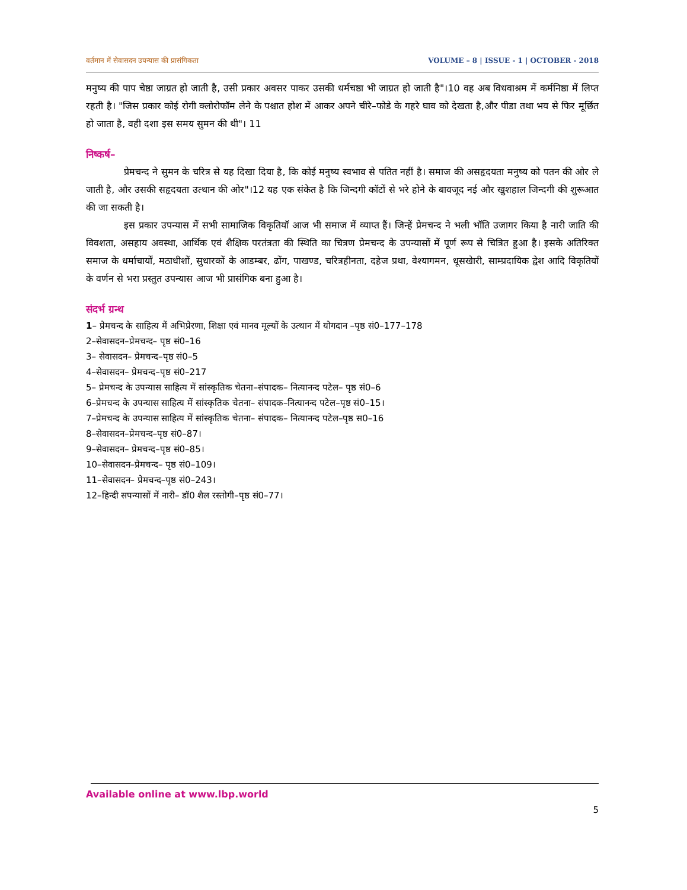वर्तमान में सेवासदन उपन्यास की प्रासंगिकता VOLUME – 8 | ISSUE - 1 | OCTOBER - 2018
मनुष्य की पाप चेष्ठा जाग्रत हो जाती है, उसी प्रकार अवसर पाकर उसकी धर्मचष्ठा भी जाग्रत हो जाती है"।10 वह अब विधवाश्रम में कर्मनिष्ठा में लिप्त रहती है। "जिस प्रकार कोई रोगी क्लोरोफॉम लेने के पश्चात होश में आकर अपने चीरे–फोडे के गहरे घाव को देखता है,और पीडा तथा भय से फिर मूर्छित हो जाता है, वही दशा इस समय सुमन की थी"। 11
निष्कर्ष–
प्रेमचन्द ने सुमन के चरित्र से यह दिखा दिया है, कि कोई मनुष्य स्वभाव से पतित नहीं है। समाज की असहृदयता मनुष्य को पतन की ओर ले जाती है, और उसकी सहृदयता उत्थान की ओर"।12 यह एक संकेत है कि जिन्दगी कॉटों से भरे होने के बावजूद नई और खुशहाल जिन्दगी की शुरूआत की जा सकती है।
इस प्रकार उपन्यास में सभी सामाजिक विकृतियॉ आज भी समाज में व्याप्त हैं। जिन्हें प्रेमचन्द ने भली भॉति उजागर किया है नारी जाति की विवशता, असहाय अवस्था, आर्थिक एवं शैक्षिक परतंत्रता की स्थिति का चित्रण प्रेमचन्द के उपन्यासों में पूर्ण रूप से चित्रित हुआ है। इसके अतिरिक्त समाज के धर्माचार्यों, मठाधीशों, सुधारकों के आडम्बर, ढोंग, पाखण्ड, चरित्रहीनता, दहेज प्रथा, वेश्यागमन, धूसखेारी, साम्प्रदायिक द्वेश आदि विकृतियों के वर्णन से भरा प्रस्तुत उपन्यास आज भी प्रासंगिक बना हुआ है।
संदर्भ ग्रन्थ
1– प्रेमचन्द के साहित्य में अभिप्रेरणा, शिक्षा एवं मानव मूल्यों के उत्थान में योगदान –पृष्ठ सं0–177–178
2–सेवासदन–प्रेमचन्द– पृष्ठ सं0–16
3– सेवासदन– प्रेमचन्द–पृष्ठ सं0–5
4–सेवासदन– प्रेमचन्द–पृष्ठ सं0–217
5– प्रेमचन्द के उपन्यास साहित्य में सांस्कृतिक चेतना–संपादक– नित्यानन्द पटेल– पृष्ठ सं0–6
6–प्रेमचन्द के उपन्यास साहित्य में सांस्कृतिक चेतना– संपादक–नित्यानन्द पटेल–पृष्ठ सं0–15।
7–प्रेमचन्द के उपन्यास साहित्य में सांस्कृतिक चेतना– संपादक– नित्यानन्द पटेल–पृष्ठ स0–16
8–सेवासदन–प्रेमचन्द–पृष्ठ सं0–87।
9–सेवासदन– प्रेमचन्द–पृष्ठ सं0–85।
10–सेवासदन–प्रेमचन्द– पृष्ठ सं0–109।
11–सेवासदन– प्रेमचन्द–पृष्ठ सं0–243।
12–हिन्दी सपन्यासों में नारी– डॉ0 शैल रस्तोगी–पृष्ठ सं0–77।
Available online at www.lbp.world
5